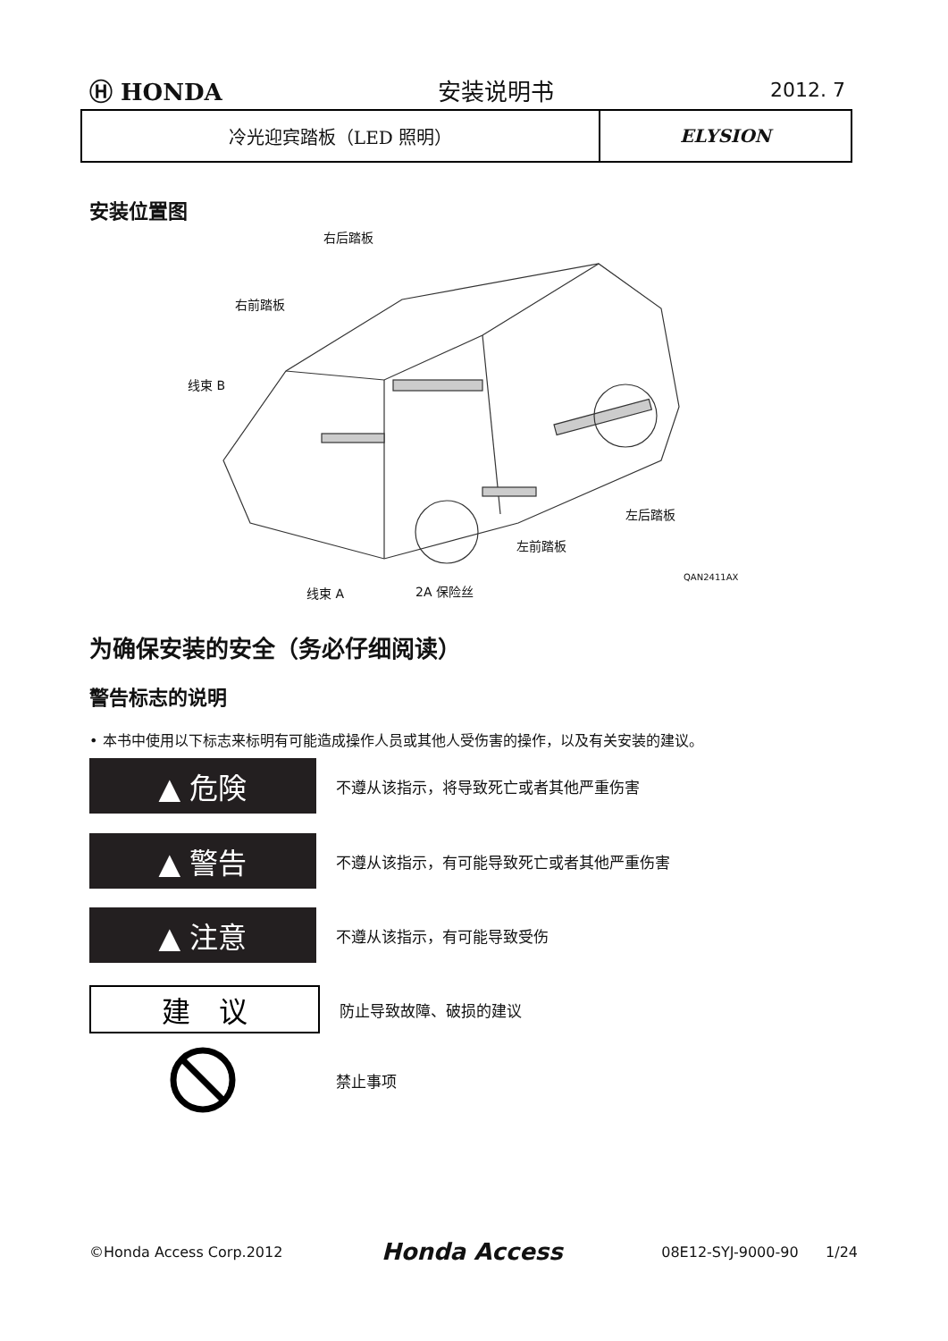Ⓗ HONDA 安装说明书 2012. 7
| 冷光迎宾踏板（LED 照明） | ELYSION |
安装位置图
右后踏板
右前踏板
线束 B
左后踏板
左前踏板
QAN2411AX
线束 A 2A 保险丝
为确保安装的安全（务必仔细阅读）
警告标志的说明
• 本书中使用以下标志来标明有可能造成操作人员或其他人受伤害的操作，以及有关安装的建议。
▲ 危険
不遵从该指示，将导致死亡或者其他严重伤害
▲ 警告
不遵从该指示，有可能导致死亡或者其他严重伤害
▲ 注意
不遵从该指示，有可能导致受伤
建　议
防止导致故障、破损的建议
禁止事项
©Honda Access Corp.2012 Honda Access 08E12-SYJ-9000-90 1/24